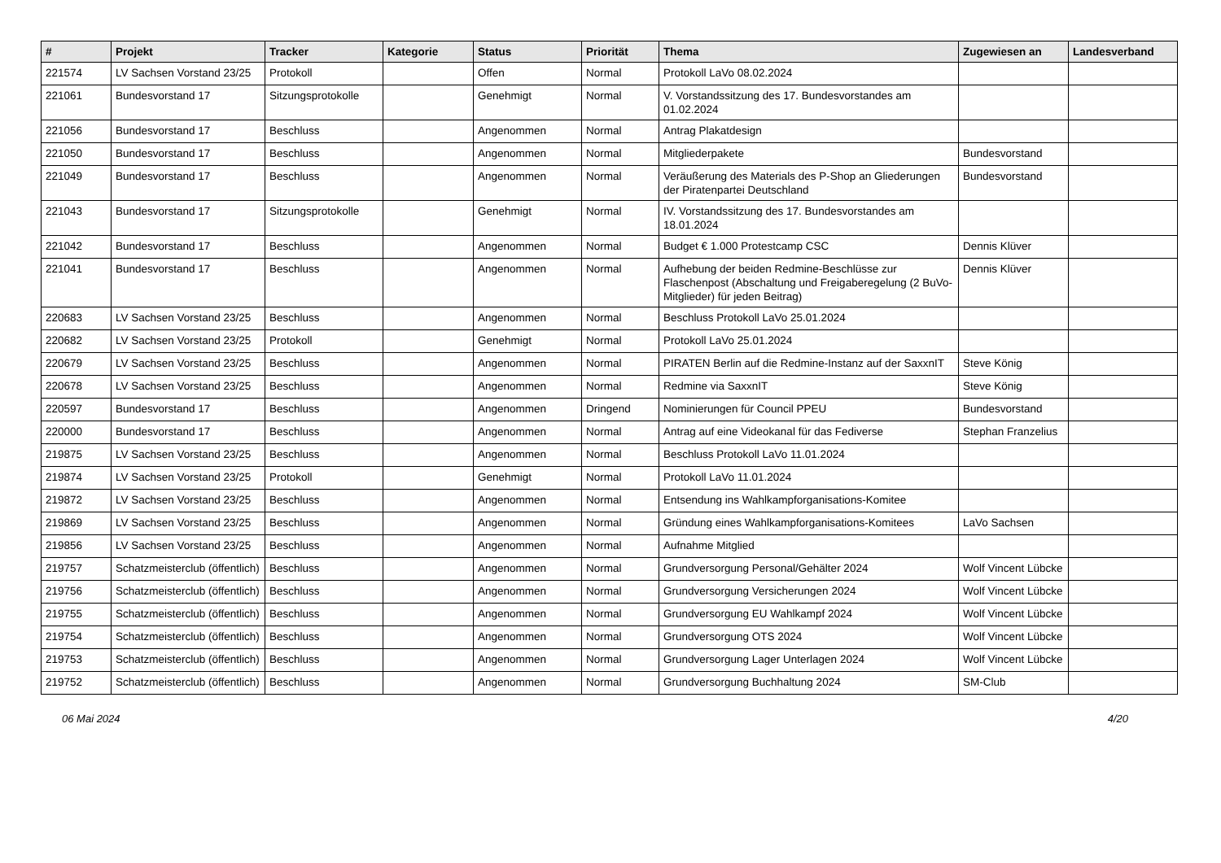| # | Projekt | Tracker | Kategorie | Status | Priorität | Thema | Zugewiesen an | Landesverband |
| --- | --- | --- | --- | --- | --- | --- | --- | --- |
| 221574 | LV Sachsen Vorstand 23/25 | Protokoll | | Offen | Normal | Protokoll LaVo 08.02.2024 | | |
| 221061 | Bundesvorstand 17 | Sitzungsprotokolle | | Genehmigt | Normal | V. Vorstandssitzung des 17. Bundesvorstandes am 01.02.2024 | | |
| 221056 | Bundesvorstand 17 | Beschluss | | Angenommen | Normal | Antrag Plakatdesign | | |
| 221050 | Bundesvorstand 17 | Beschluss | | Angenommen | Normal | Mitgliederpakete | Bundesvorstand | |
| 221049 | Bundesvorstand 17 | Beschluss | | Angenommen | Normal | Veräußerung des Materials des P-Shop an Gliederungen der Piratenpartei Deutschland | Bundesvorstand | |
| 221043 | Bundesvorstand 17 | Sitzungsprotokolle | | Genehmigt | Normal | IV. Vorstandssitzung des 17. Bundesvorstandes am 18.01.2024 | | |
| 221042 | Bundesvorstand 17 | Beschluss | | Angenommen | Normal | Budget € 1.000 Protestcamp CSC | Dennis Klüver | |
| 221041 | Bundesvorstand 17 | Beschluss | | Angenommen | Normal | Aufhebung der beiden Redmine-Beschlüsse zur Flaschenpost (Abschaltung und Freigaberegelung (2 BuVo-Mitglieder) für jeden Beitrag) | Dennis Klüver | |
| 220683 | LV Sachsen Vorstand 23/25 | Beschluss | | Angenommen | Normal | Beschluss Protokoll LaVo 25.01.2024 | | |
| 220682 | LV Sachsen Vorstand 23/25 | Protokoll | | Genehmigt | Normal | Protokoll LaVo 25.01.2024 | | |
| 220679 | LV Sachsen Vorstand 23/25 | Beschluss | | Angenommen | Normal | PIRATEN Berlin auf die Redmine-Instanz auf der SaxxnIT | Steve König | |
| 220678 | LV Sachsen Vorstand 23/25 | Beschluss | | Angenommen | Normal | Redmine via SaxxnIT | Steve König | |
| 220597 | Bundesvorstand 17 | Beschluss | | Angenommen | Dringend | Nominierungen für Council PPEU | Bundesvorstand | |
| 220000 | Bundesvorstand 17 | Beschluss | | Angenommen | Normal | Antrag auf eine Videokanal für das Fediverse | Stephan Franzelius | |
| 219875 | LV Sachsen Vorstand 23/25 | Beschluss | | Angenommen | Normal | Beschluss Protokoll LaVo 11.01.2024 | | |
| 219874 | LV Sachsen Vorstand 23/25 | Protokoll | | Genehmigt | Normal | Protokoll LaVo 11.01.2024 | | |
| 219872 | LV Sachsen Vorstand 23/25 | Beschluss | | Angenommen | Normal | Entsendung ins Wahlkampforganisations-Komitee | | |
| 219869 | LV Sachsen Vorstand 23/25 | Beschluss | | Angenommen | Normal | Gründung eines Wahlkampforganisations-Komitees | LaVo Sachsen | |
| 219856 | LV Sachsen Vorstand 23/25 | Beschluss | | Angenommen | Normal | Aufnahme Mitglied | | |
| 219757 | Schatzmeisterclub (öffentlich) | Beschluss | | Angenommen | Normal | Grundversorgung Personal/Gehälter 2024 | Wolf Vincent Lübcke | |
| 219756 | Schatzmeisterclub (öffentlich) | Beschluss | | Angenommen | Normal | Grundversorgung Versicherungen 2024 | Wolf Vincent Lübcke | |
| 219755 | Schatzmeisterclub (öffentlich) | Beschluss | | Angenommen | Normal | Grundversorgung EU Wahlkampf 2024 | Wolf Vincent Lübcke | |
| 219754 | Schatzmeisterclub (öffentlich) | Beschluss | | Angenommen | Normal | Grundversorgung OTS 2024 | Wolf Vincent Lübcke | |
| 219753 | Schatzmeisterclub (öffentlich) | Beschluss | | Angenommen | Normal | Grundversorgung Lager Unterlagen 2024 | Wolf Vincent Lübcke | |
| 219752 | Schatzmeisterclub (öffentlich) | Beschluss | | Angenommen | Normal | Grundversorgung Buchhaltung 2024 | SM-Club | |
06 Mai 2024 4/20